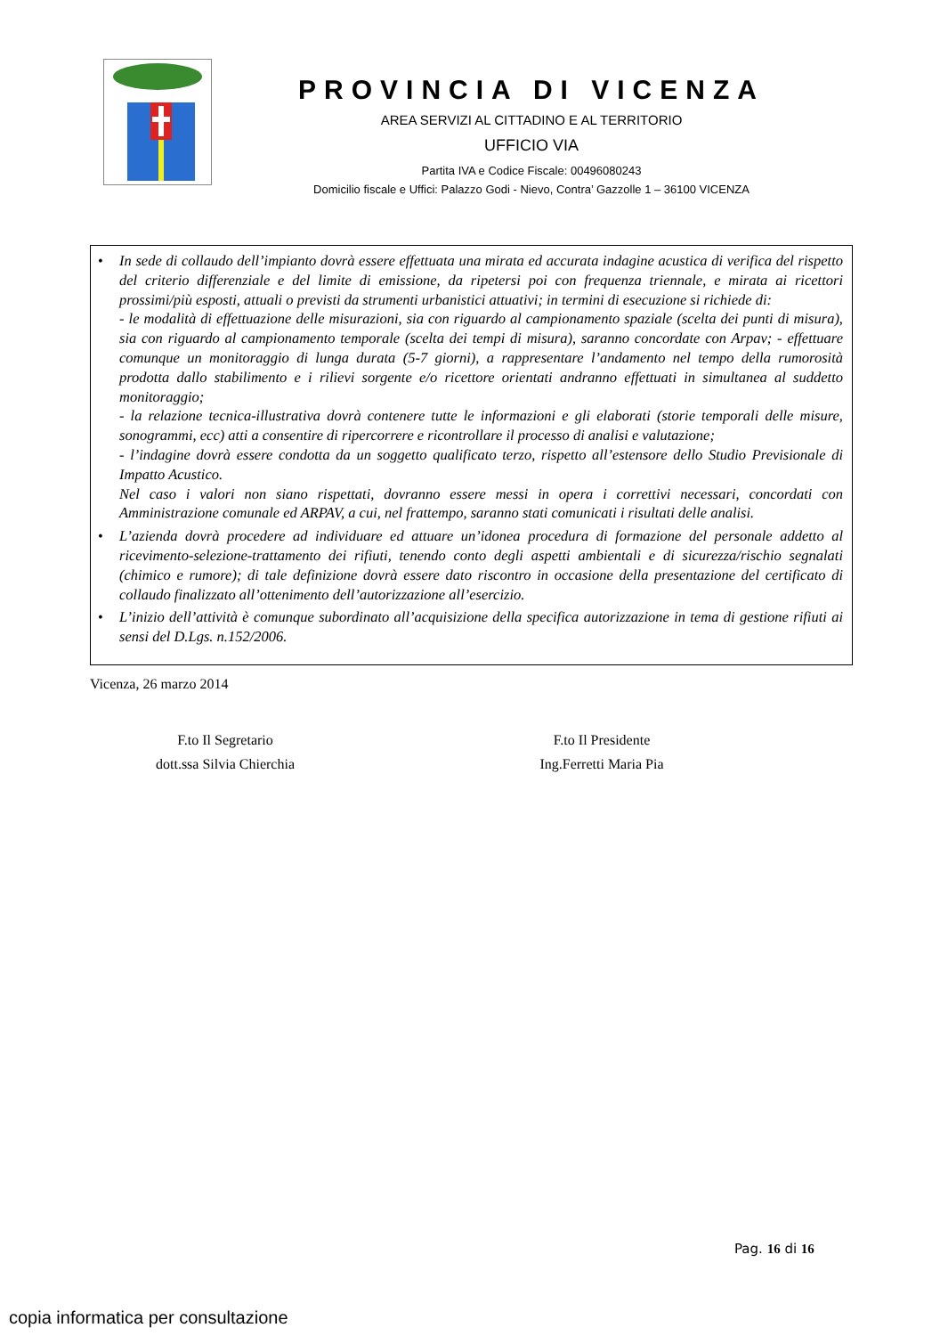PROVINCIA DI VICENZA
AREA SERVIZI AL CITTADINO E AL TERRITORIO
UFFICIO VIA
Partita IVA e Codice Fiscale: 00496080243
Domicilio fiscale e Uffici: Palazzo Godi - Nievo, Contra’ Gazzolle 1 – 36100 VICENZA
• In sede di collaudo dell’impianto dovrà essere effettuata una mirata ed accurata indagine acustica di verifica del rispetto del criterio differenziale e del limite di emissione, da ripetersi poi con frequenza triennale, e mirata ai ricettori prossimi/più esposti, attuali o previsti da strumenti urbanistici attuativi; in termini di esecuzione si richiede di:
- le modalità di effettuazione delle misurazioni, sia con riguardo al campionamento spaziale (scelta dei punti di misura), sia con riguardo al campionamento temporale (scelta dei tempi di misura), saranno concordate con Arpav; - effettuare comunque un monitoraggio di lunga durata (5-7 giorni), a rappresentare l’andamento nel tempo della rumorosità prodotta dallo stabilimento e i rilievi sorgente e/o ricettore orientati andranno effettuati in simultanea al suddetto monitoraggio;
- la relazione tecnica-illustrativa dovrà contenere tutte le informazioni e gli elaborati (storie temporali delle misure, sonogrammi, ecc) atti a consentire di ripercorrere e ricontrollare il processo di analisi e valutazione;
- l’indagine dovrà essere condotta da un soggetto qualificato terzo, rispetto all’estensore dello Studio Previsionale di Impatto Acustico.
Nel caso i valori non siano rispettati, dovranno essere messi in opera i correttivi necessari, concordati con Amministrazione comunale ed ARPAV, a cui, nel frattempo, saranno stati comunicati i risultati delle analisi.
• L’azienda dovrà procedere ad individuare ed attuare un’idonea procedura di formazione del personale addetto al ricevimento-selezione-trattamento dei rifiuti, tenendo conto degli aspetti ambientali e di sicurezza/rischio segnalati (chimico e rumore); di tale definizione dovrà essere dato riscontro in occasione della presentazione del certificato di collaudo finalizzato all’ottenimento dell’autorizzazione all’esercizio.
• L’inizio dell’attività è comunque subordinato all’acquisizione della specifica autorizzazione in tema di gestione rifiuti ai sensi del D.Lgs. n.152/2006.
Vicenza, 26 marzo 2014
F.to Il Segretario
dott.ssa Silvia Chierchia
F.to Il Presidente
Ing.Ferretti Maria Pia
Pag. 16 di 16
copia informatica per consultazione